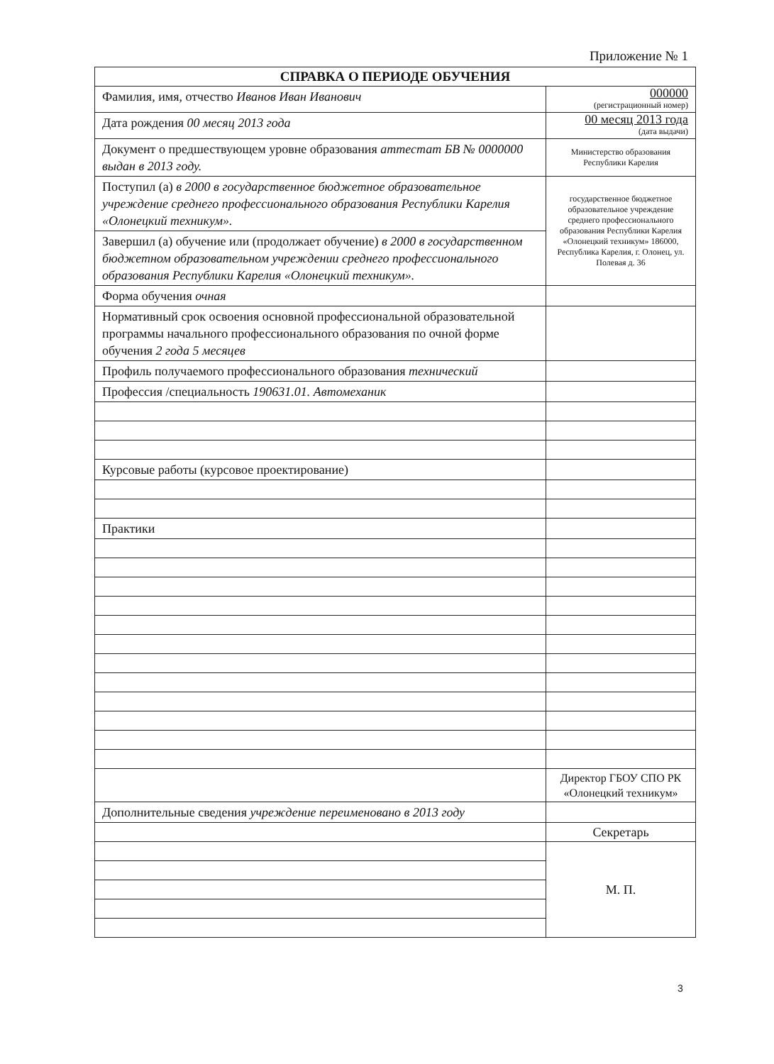Приложение № 1
| СПРАВКА О ПЕРИОДЕ ОБУЧЕНИЯ | |
| --- | --- |
| Фамилия, имя, отчество Иванов Иван Иванович | 000000 (регистрационный номер) |
| Дата рождения 00 месяц 2013 года | 00 месяц 2013 года (дата выдачи) |
| Документ о предшествующем уровне образования аттестат БВ № 0000000 выдан в 2013 году. | Министерство образования Республики Карелия |
| Поступил (а) в 2000 в государственное бюджетное образовательное учреждение среднего профессионального образования Республики Карелия «Олонецкий техникум». | государственное бюджетное образовательное учреждение среднего профессионального образования Республики Карелия «Олонецкий техникум» 186000, Республика Карелия, г. Олонец, ул. Полевая д. 36 |
| Завершил (а) обучение или (продолжает обучение) в 2000 в государственном бюджетном образовательном учреждении среднего профессионального образования Республики Карелия «Олонецкий техникум». | |
| Форма обучения очная | |
| Нормативный срок освоения основной профессиональной образовательной программы начального профессионального образования по очной форме обучения 2 года 5 месяцев | |
| Профиль получаемого профессионального образования технический | |
| Профессия /специальность 190631.01. Автомеханик | |
| Курсовые работы (курсовое проектирование) | |
| Практики | |
| | Директор ГБОУ СПО РК «Олонецкий техникум» |
| Дополнительные сведения учреждение переименовано в 2013 году | |
| | Секретарь |
| | М. П. |
3